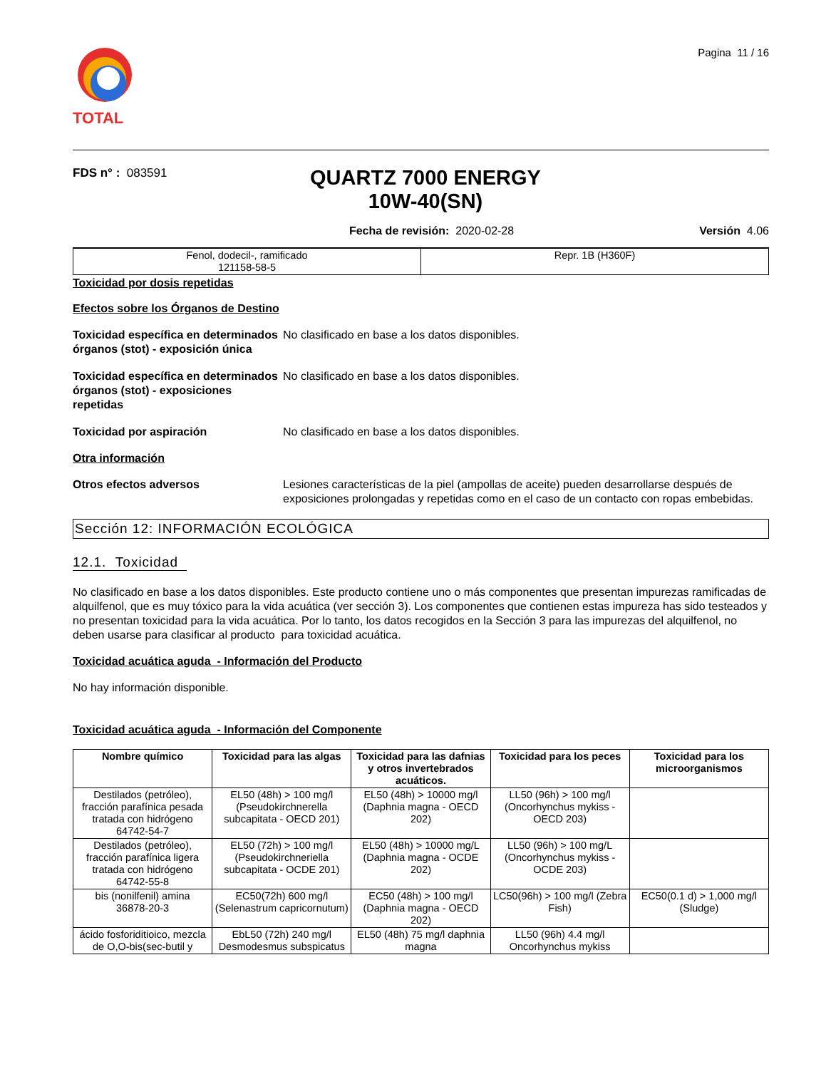TOTAL
Pagina 11 / 16
FDS n° : 083591
QUARTZ 7000 ENERGY 10W-40(SN)
Fecha de revisión: 2020-02-28 Versión 4.06
| Fenol, dodecil-, ramificado 121158-58-5 | Repr. 1B (H360F) |
Toxicidad por dosis repetidas
Efectos sobre los Órganos de Destino
Toxicidad específica en determinados órganos (stot) - exposición única No clasificado en base a los datos disponibles.
Toxicidad específica en determinados órganos (stot) - exposiciones repetidas No clasificado en base a los datos disponibles.
Toxicidad por aspiración No clasificado en base a los datos disponibles.
Otra información
Otros efectos adversos Lesiones características de la piel (ampollas de aceite) pueden desarrollarse después de exposiciones prolongadas y repetidas como en el caso de un contacto con ropas embebidas.
Sección 12: INFORMACIÓN ECOLÓGICA
12.1. Toxicidad
No clasificado en base a los datos disponibles. Este producto contiene uno o más componentes que presentan impurezas ramificadas de alquilfenol, que es muy tóxico para la vida acuática (ver sección 3). Los componentes que contienen estas impureza has sido testeados y no presentan toxicidad para la vida acuática. Por lo tanto, los datos recogidos en la Sección 3 para las impurezas del alquilfenol, no deben usarse para clasificar al producto para toxicidad acuática.
Toxicidad acuática aguda - Información del Producto
No hay información disponible.
Toxicidad acuática aguda - Información del Componente
| Nombre químico | Toxicidad para las algas | Toxicidad para las dafnias y otros invertebrados acuáticos. | Toxicidad para los peces | Toxicidad para los microorganismos |
| --- | --- | --- | --- | --- |
| Destilados (petróleo), fracción parafínica pesada tratada con hidrógeno 64742-54-7 | EL50 (48h) > 100 mg/l (Pseudokirchnerella subcapitata - OECD 201) | EL50 (48h) > 10000 mg/l (Daphnia magna - OECD 202) | LL50 (96h) > 100 mg/l (Oncorhynchus mykiss - OECD 203) | |
| Destilados (petróleo), fracción parafínica ligera tratada con hidrógeno 64742-55-8 | EL50 (72h) > 100 mg/l (Pseudokirchneriella subcapitata - OCDE 201) | EL50 (48h) > 10000 mg/L (Daphnia magna - OCDE 202) | LL50 (96h) > 100 mg/L (Oncorhynchus mykiss - OCDE 203) | |
| bis (nonilfenil) amina 36878-20-3 | EC50(72h) 600 mg/l (Selenastrum capricornutum) | EC50 (48h) > 100 mg/l (Daphnia magna - OECD 202) | LC50(96h) > 100 mg/l (Zebra Fish) | EC50(0.1 d) > 1,000 mg/l (Sludge) |
| ácido fosforiditioico, mezcla de O,O-bis(sec-butil y | EbL50 (72h) 240 mg/l Desmodesmus subspicatus | EL50 (48h) 75 mg/l daphnia magna | LL50 (96h) 4.4 mg/l Oncorhynchus mykiss | |